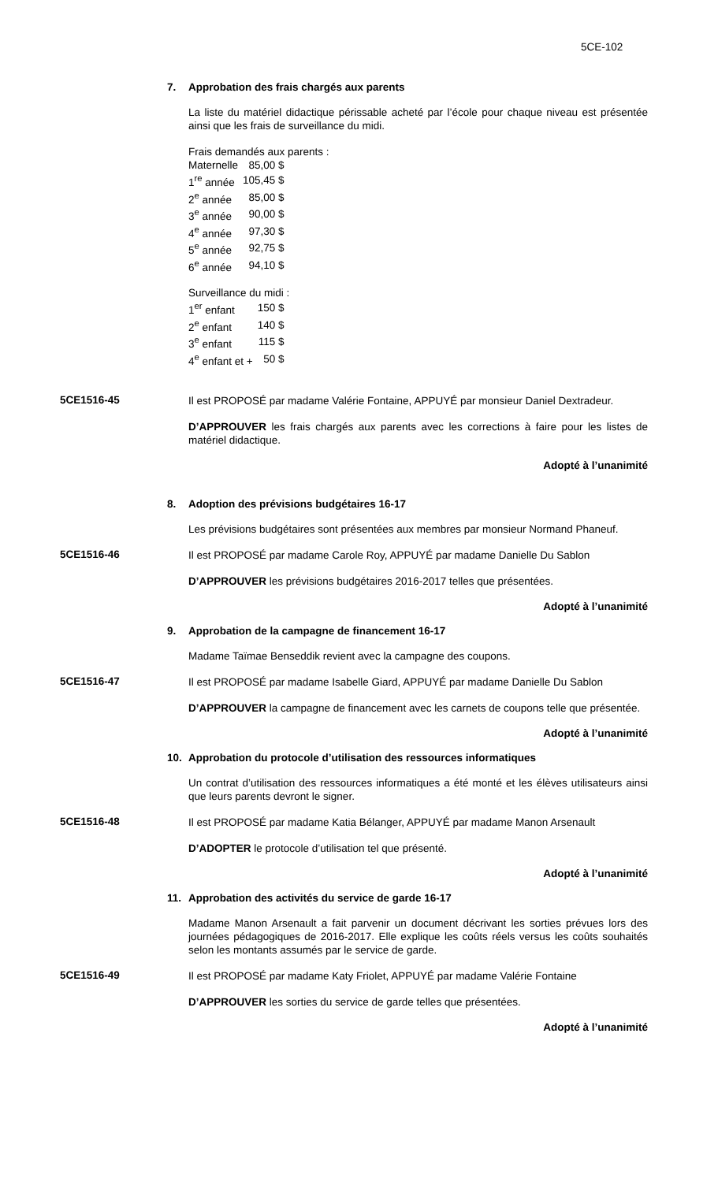5CE-102
7. Approbation des frais chargés aux parents
La liste du matériel didactique périssable acheté par l’école pour chaque niveau est présentée ainsi que les frais de surveillance du midi.
Frais demandés aux parents :
| Maternelle | 85,00 $ |
| 1<sup>re</sup> année | 105,45 $ |
| 2<sup>e</sup> année | 85,00 $ |
| 3<sup>e</sup> année | 90,00 $ |
| 4<sup>e</sup> année | 97,30 $ |
| 5<sup>e</sup> année | 92,75 $ |
| 6<sup>e</sup> année | 94,10 $ |
Surveillance du midi :
| 1<sup>er</sup> enfant | 150 $ |
| 2<sup>e</sup> enfant | 140 $ |
| 3<sup>e</sup> enfant | 115 $ |
| 4<sup>e</sup> enfant et + | 50 $ |
5CE1516-45
Il est PROPOSÉ par madame Valérie Fontaine, APPUYÉ par monsieur Daniel Dextradeur.
D’APPROUVER les frais chargés aux parents avec les corrections à faire pour les listes de matériel didactique.
Adopté à l’unanimité
8. Adoption des prévisions budgétaires 16-17
Les prévisions budgétaires sont présentées aux membres par monsieur Normand Phaneuf.
5CE1516-46
Il est PROPOSÉ par madame Carole Roy, APPUYÉ par madame Danielle Du Sablon
D’APPROUVER les prévisions budgétaires 2016-2017 telles que présentées.
Adopté à l’unanimité
9. Approbation de la campagne de financement 16-17
Madame Taïmae Benseddik revient avec la campagne des coupons.
5CE1516-47
Il est PROPOSÉ par madame Isabelle Giard, APPUYÉ par madame Danielle Du Sablon
D’APPROUVER la campagne de financement avec les carnets de coupons telle que présentée.
Adopté à l’unanimité
10. Approbation du protocole d’utilisation des ressources informatiques
Un contrat d’utilisation des ressources informatiques a été monté et les élèves utilisateurs ainsi que leurs parents devront le signer.
5CE1516-48
Il est PROPOSÉ par madame Katia Bélanger, APPUYÉ par madame Manon Arsenault
D’ADOPTER le protocole d’utilisation tel que présenté.
Adopté à l’unanimité
11. Approbation des activités du service de garde 16-17
Madame Manon Arsenault a fait parvenir un document décrivant les sorties prévues lors des journées pédagogiques de 2016-2017. Elle explique les coûts réels versus les coûts souhaités selon les montants assumés par le service de garde.
5CE1516-49
Il est PROPOSÉ par madame Katy Friolet, APPUYÉ par madame Valérie Fontaine
D’APPROUVER les sorties du service de garde telles que présentées.
Adopté à l’unanimité